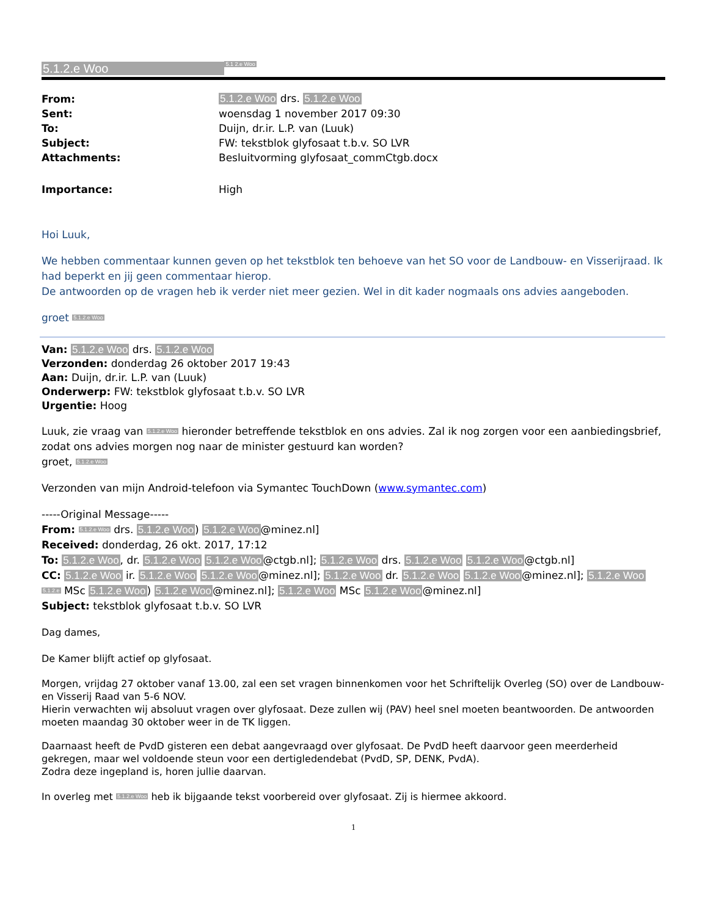5.1.2.e Woo 5.1 2.e Woo
| From: | 5.1.2.e Woo drs. 5.1.2.e Woo |
| Sent: | woensdag 1 november 2017 09:30 |
| To: | Duijn, dr.ir. L.P. van (Luuk) |
| Subject: | FW: tekstblok glyfosaat t.b.v. SO LVR |
| Attachments: | Besluitvorming glyfosaat_commCtgb.docx |
| Importance: | High |
Hoi Luuk,
We hebben commentaar kunnen geven op het tekstblok ten behoeve van het SO voor de Landbouw- en Visserijraad. Ik had beperkt en jij geen commentaar hierop.
De antwoorden op de vragen heb ik verder niet meer gezien. Wel in dit kader nogmaals ons advies aangeboden.
groet 5.1.2.e Woo
Van: 5.1.2.e Woo drs. 5.1.2.e Woo
Verzonden: donderdag 26 oktober 2017 19:43
Aan: Duijn, dr.ir. L.P. van (Luuk)
Onderwerp: FW: tekstblok glyfosaat t.b.v. SO LVR
Urgentie: Hoog
Luuk, zie vraag van 5.1.2.e Woo hieronder betreffende tekstblok en ons advies. Zal ik nog zorgen voor een aanbiedingsbrief, zodat ons advies morgen nog naar de minister gestuurd kan worden?
groet, 5.1.2.e Woo
Verzonden van mijn Android-telefoon via Symantec TouchDown (www.symantec.com)
-----Original Message-----
From: 5.1.2.e Woo drs. 5.1.2.e Woo) 5.1.2.e Woo@minez.nl]
Received: donderdag, 26 okt. 2017, 17:12
To: 5.1.2.e Woo, dr. 5.1.2.e Woo 5.1.2.e Woo@ctgb.nl]; 5.1.2.e Woo drs. 5.1.2.e Woo 5.1.2.e Woo@ctgb.nl]
CC: 5.1.2.e Woo ir. 5.1.2.e Woo 5.1.2.e Woo@minez.nl]; 5.1.2.e Woo dr. 5.1.2.e Woo 5.1.2.e Woo@minez.nl]; 5.1.2.e Woo 5.1.2.e MSc 5.1.2.e Woo) 5.1.2.e Woo@minez.nl]; 5.1.2.e Woo MSc 5.1.2.e Woo@minez.nl]
Subject: tekstblok glyfosaat t.b.v. SO LVR
Dag dames,
De Kamer blijft actief op glyfosaat.
Morgen, vrijdag 27 oktober vanaf 13.00, zal een set vragen binnenkomen voor het Schriftelijk Overleg (SO) over de Landbouw- en Visserij Raad van 5-6 NOV.
Hierin verwachten wij absoluut vragen over glyfosaat. Deze zullen wij (PAV) heel snel moeten beantwoorden. De antwoorden moeten maandag 30 oktober weer in de TK liggen.
Daarnaast heeft de PvdD gisteren een debat aangevraagd over glyfosaat. De PvdD heeft daarvoor geen meerderheid gekregen, maar wel voldoende steun voor een dertigledendebat (PvdD, SP, DENK, PvdA).
Zodra deze ingepland is, horen jullie daarvan.
In overleg met 5.1.2.e Woo heb ik bijgaande tekst voorbereid over glyfosaat. Zij is hiermee akkoord.
1